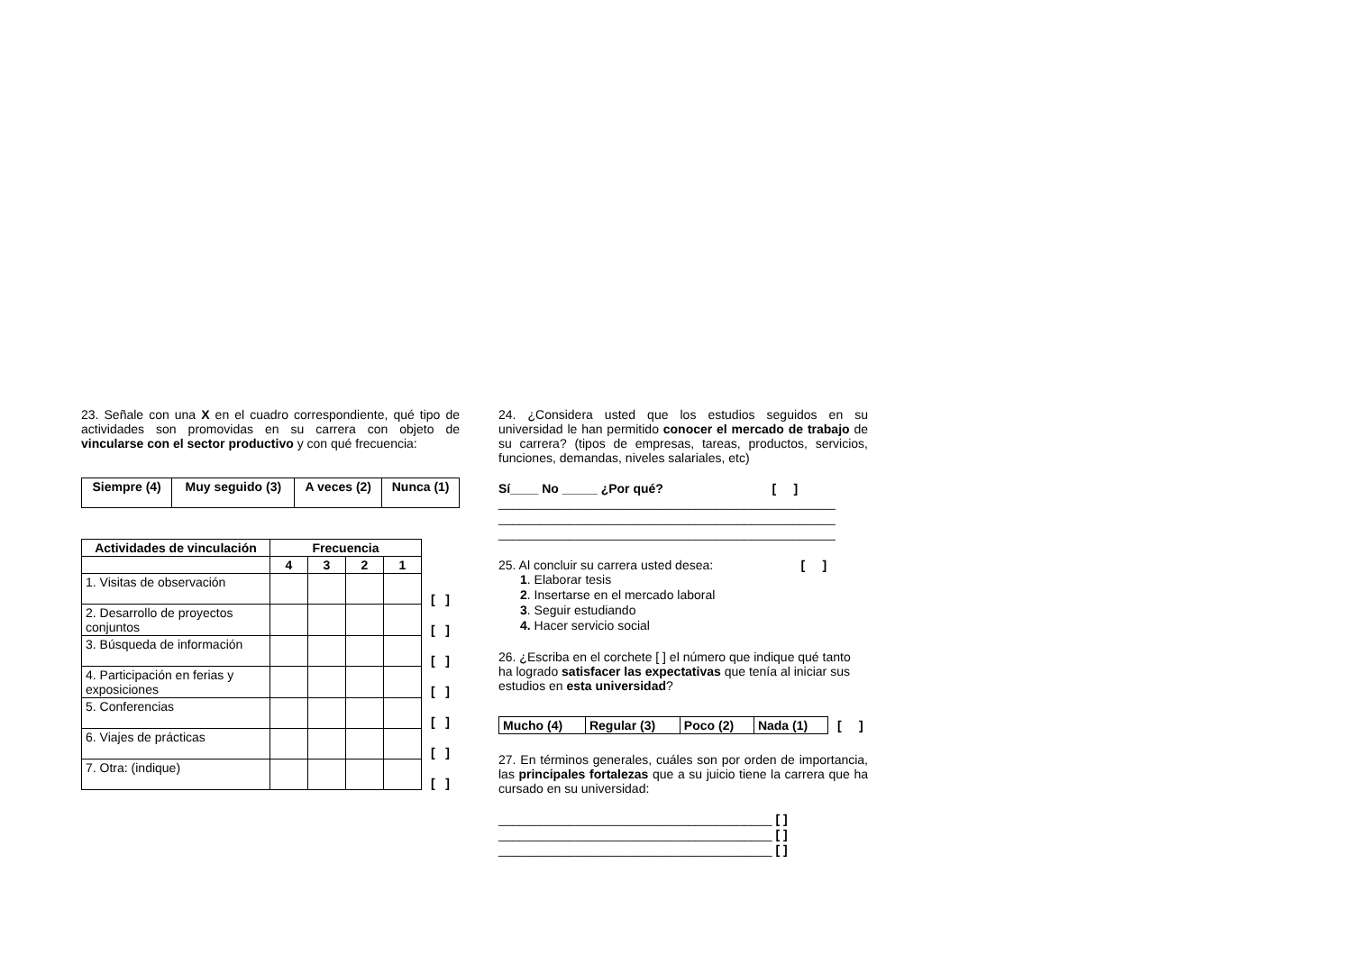23. Señale con una X en el cuadro correspondiente, qué tipo de actividades son promovidas en su carrera con objeto de vincularse con el sector productivo y con qué frecuencia:
| Siempre (4) | Muy seguido (3) | A veces (2) | Nunca (1) |
| --- | --- | --- | --- |
| Actividades de vinculación | Frecuencia | | | |
| --- | --- | --- | --- | --- |
| | 4 | 3 | 2 | 1 |
| 1. Visitas de observación | | | | |
| 2. Desarrollo de proyectos conjuntos | | | | |
| 3. Búsqueda de información | | | | |
| 4. Participación en ferias y exposiciones | | | | |
| 5. Conferencias | | | | |
| 6. Viajes de prácticas | | | | |
| 7. Otra: (indique) | | | | |
[ ] [ ] [ ] [ ] [ ] [ ] [ ]
24. ¿Considera usted que los estudios seguidos en su universidad le han permitido conocer el mercado de trabajo de su carrera? (tipos de empresas, tareas, productos, servicios, funciones, demandas, niveles salariales, etc)
Sí____ No _____ ¿Por qué? [ ]
________________________________________________
________________________________________________
________________________________________________
25. Al concluir su carrera usted desea: [ ]
1. Elaborar tesis
2. Insertarse en el mercado laboral
3. Seguir estudiando
4. Hacer servicio social
26. ¿Escriba en el corchete [ ] el número que indique qué tanto ha logrado satisfacer las expectativas que tenía al iniciar sus estudios en esta universidad?
| Mucho (4) | Regular (3) | Poco (2) | Nada (1) |
| --- | --- | --- | --- |
[ ]
27. En términos generales, cuáles son por orden de importancia, las principales fortalezas que a su juicio tiene la carrera que ha cursado en su universidad:
_______________________________________ [ ]
_______________________________________ [ ]
_______________________________________ [ ]